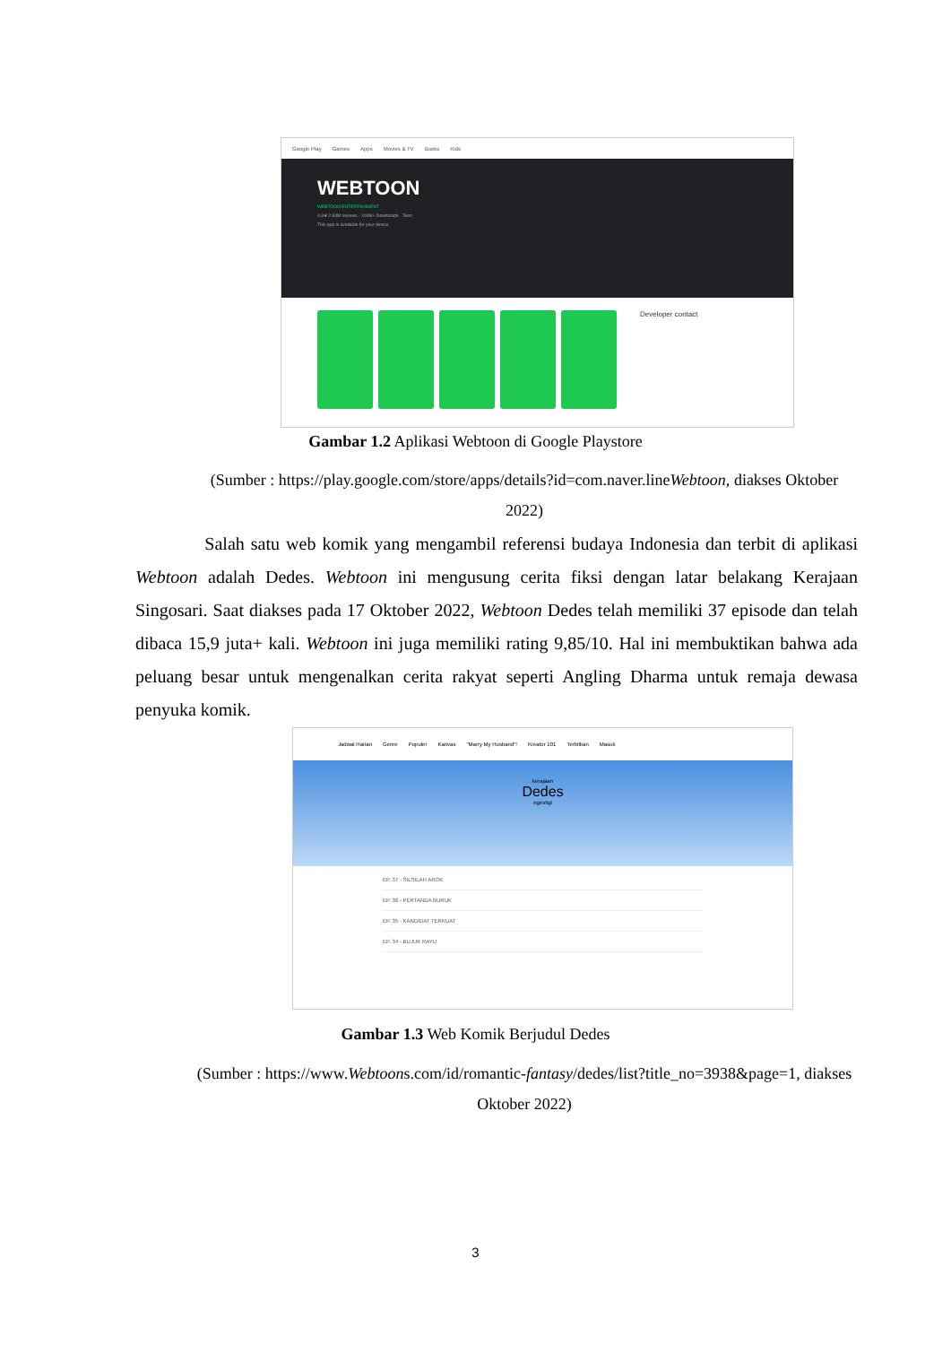Google Play Games Apps Movies & TV Books Kids
WEBTOON
WEBTOON ENTERTAINMENT
4.8★ 2.84M reviews · 100M+ Downloads · Teen
This app is available for your device
Developer contact
Gambar 1.2 Aplikasi Webtoon di Google Playstore
(Sumber : https://play.google.com/store/apps/details?id=com.naver.lineWebtoon, diakses Oktober 2022)
Salah satu web komik yang mengambil referensi budaya Indonesia dan terbit di aplikasi Webtoon adalah Dedes. Webtoon ini mengusung cerita fiksi dengan latar belakang Kerajaan Singosari. Saat diakses pada 17 Oktober 2022, Webtoon Dedes telah memiliki 37 episode dan telah dibaca 15,9 juta+ kali. Webtoon ini juga memiliki rating 9,85/10. Hal ini membuktikan bahwa ada peluang besar untuk mengenalkan cerita rakyat seperti Angling Dharma untuk remaja dewasa penyuka komik.
Jadwal Harian Genre Populer Kanvas "Marry My Husband"! Kreator 101 Terbitkan Masuk
kerajaan
Dedes
egestigi
EP. 37 - SILSILAH AROK
EP. 36 - PERTANDA BURUK
EP. 35 - KANDIDAT TERKUAT
EP. 34 - BUJUK RAYU
Gambar 1.3 Web Komik Berjudul Dedes
(Sumber : https://www.Webtoons.com/id/romantic-fantasy/dedes/list?title_no=3938&page=1, diakses Oktober 2022)
3